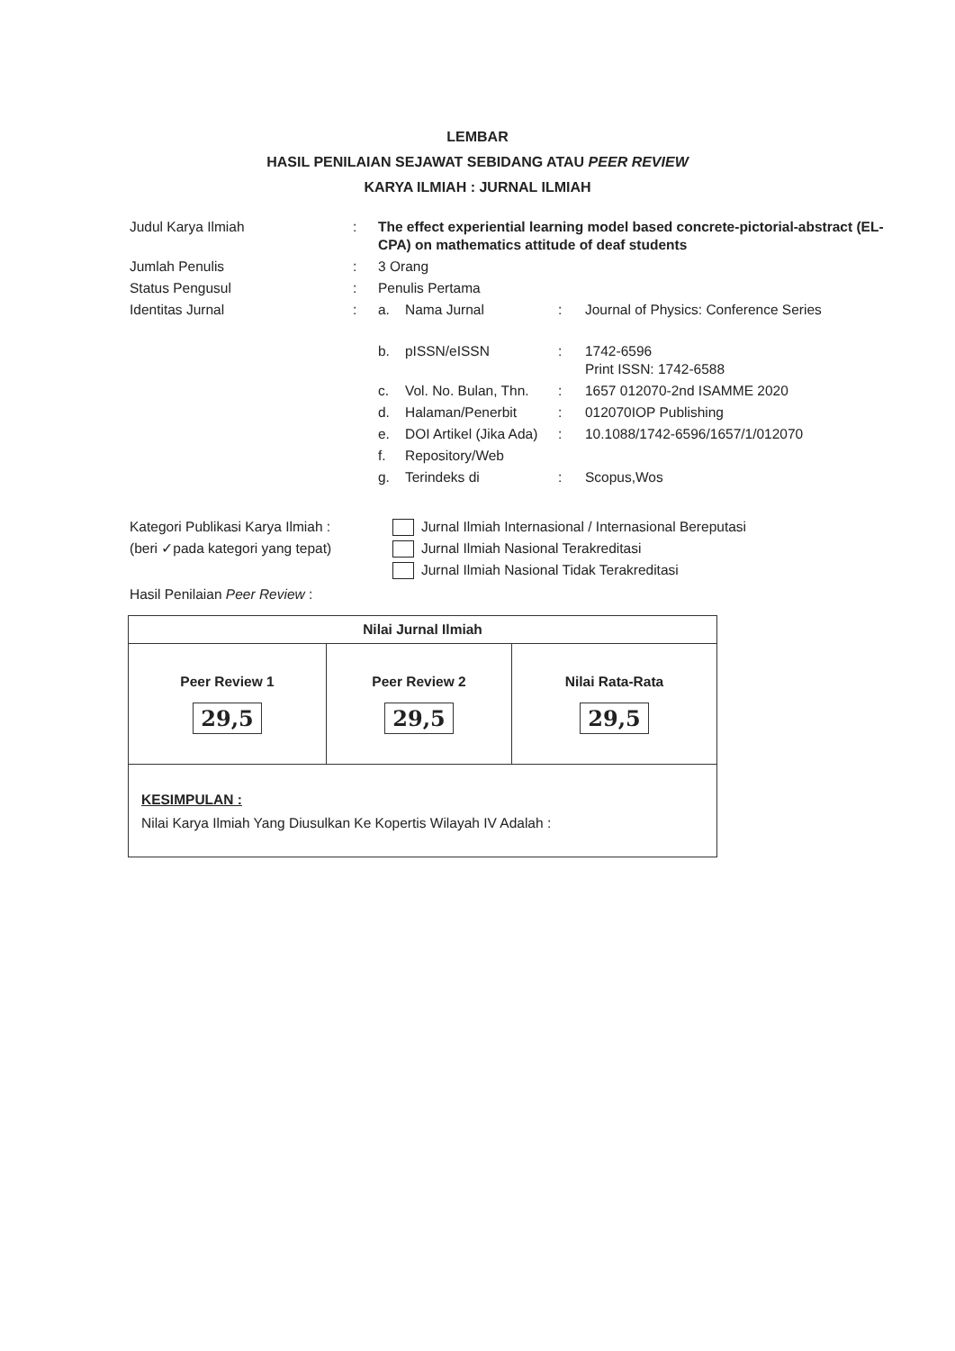LEMBAR
HASIL PENILAIAN SEJAWAT SEBIDANG ATAU PEER REVIEW
KARYA ILMIAH : JURNAL ILMIAH
| Judul Karya Ilmiah | : | The effect experiential learning model based concrete-pictorial-abstract (EL-CPA) on mathematics attitude of deaf students | | | |
| Jumlah Penulis | : | 3 Orang | | | |
| Status Pengusul | : | Penulis Pertama | | | |
| Identitas Jurnal | : | a. | Nama Jurnal | : | Journal of Physics: Conference Series |
| | | b. | pISSN/eISSN | : | 1742-6596 Print ISSN: 1742-6588 |
| | | c. | Vol. No. Bulan, Thn. | : | 1657 012070-2nd ISAMME 2020 |
| | | d. | Halaman/Penerbit | : | 012070IOP Publishing |
| | | e. | DOI Artikel (Jika Ada) | : | 10.1088/1742-6596/1657/1/012070 |
| | | f. | Repository/Web | | |
| | | g. | Terindeks di | : | Scopus,Wos |
Kategori Publikasi Karya Ilmiah :
(beri ✓pada kategori yang tepat)
Jurnal Ilmiah Internasional / Internasional Bereputasi
Jurnal Ilmiah Nasional Terakreditasi
Jurnal Ilmiah Nasional Tidak Terakreditasi
Hasil Penilaian Peer Review :
| Nilai Jurnal Ilmiah | | |
| --- | --- | --- |
| Peer Review 1 29,5 | Peer Review 2 29,5 | Nilai Rata-Rata 29,5 |
| KESIMPULAN : Nilai Karya Ilmiah Yang Diusulkan Ke Kopertis Wilayah IV Adalah : | | |